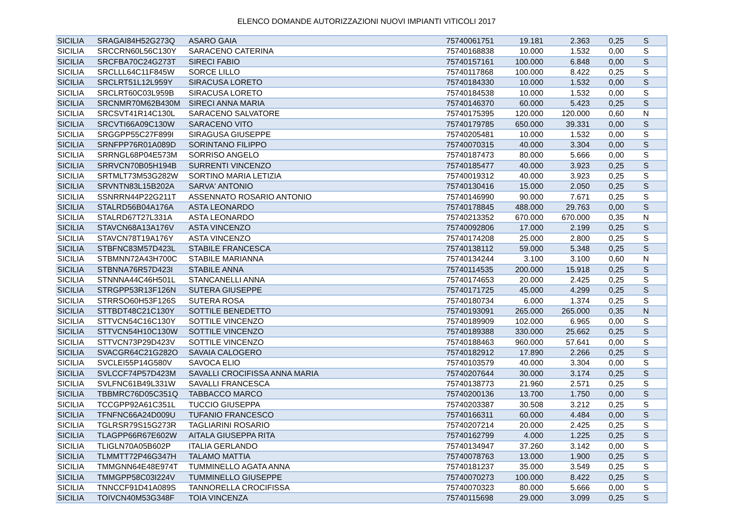ELENCO DOMANDE AUTORIZZAZIONI NUOVI IMPIANTI VITICOLI 2017
| SICILIA | SRAGAI84H52G273Q | ASARO GAIA | 75740061751 | 19.181 | 2.363 | 0,25 | S |
| SICILIA | SRCCRN60L56C130Y | SARACENO CATERINA | 75740168838 | 10.000 | 1.532 | 0,00 | S |
| SICILIA | SRCFBA70C24G273T | SIRECI FABIO | 75740157161 | 100.000 | 6.848 | 0,00 | S |
| SICILIA | SRCLLL64C11F845W | SORCE LILLO | 75740117868 | 100.000 | 8.422 | 0,25 | S |
| SICILIA | SRCLRT51L12L959Y | SIRACUSA LORETO | 75740184330 | 10.000 | 1.532 | 0,00 | S |
| SICILIA | SRCLRT60C03L959B | SIRACUSA LORETO | 75740184538 | 10.000 | 1.532 | 0,00 | S |
| SICILIA | SRCNMR70M62B430M | SIRECI ANNA MARIA | 75740146370 | 60.000 | 5.423 | 0,25 | S |
| SICILIA | SRCSVT41R14C130L | SARACENO SALVATORE | 75740175395 | 120.000 | 120.000 | 0,60 | N |
| SICILIA | SRCVTI66A09C130W | SARACENO VITO | 75740179785 | 650.000 | 39.331 | 0,00 | S |
| SICILIA | SRGGPP55C27F899I | SIRAGUSA GIUSEPPE | 75740205481 | 10.000 | 1.532 | 0,00 | S |
| SICILIA | SRNFPP76R01A089D | SORINTANO FILIPPO | 75740070315 | 40.000 | 3.304 | 0,00 | S |
| SICILIA | SRRNGL68P04E573M | SORRISO ANGELO | 75740187473 | 80.000 | 5.666 | 0,00 | S |
| SICILIA | SRRVCN70B05H194B | SURRENTI VINCENZO | 75740185477 | 40.000 | 3.923 | 0,25 | S |
| SICILIA | SRTMLT73M53G282W | SORTINO MARIA LETIZIA | 75740019312 | 40.000 | 3.923 | 0,25 | S |
| SICILIA | SRVNTN83L15B202A | SARVA' ANTONIO | 75740130416 | 15.000 | 2.050 | 0,25 | S |
| SICILIA | SSNRRN44P22G211T | ASSENNATO ROSARIO ANTONIO | 75740146990 | 90.000 | 7.671 | 0,25 | S |
| SICILIA | STALRD56B04A176A | ASTA LEONARDO | 75740178845 | 488.000 | 29.763 | 0,00 | S |
| SICILIA | STALRD67T27L331A | ASTA LEONARDO | 75740213352 | 670.000 | 670.000 | 0,35 | N |
| SICILIA | STAVCN68A13A176V | ASTA VINCENZO | 75740092806 | 17.000 | 2.199 | 0,25 | S |
| SICILIA | STAVCN78T19A176Y | ASTA VINCENZO | 75740174208 | 25.000 | 2.800 | 0,25 | S |
| SICILIA | STBFNC83M57D423L | STABILE FRANCESCA | 75740138112 | 59.000 | 5.348 | 0,25 | S |
| SICILIA | STBMNN72A43H700C | STABILE MARIANNA | 75740134244 | 3.100 | 3.100 | 0,60 | N |
| SICILIA | STBNNA76R57D423I | STABILE ANNA | 75740114535 | 200.000 | 15.918 | 0,25 | S |
| SICILIA | STNNNA44C46H501L | STANCANELLI ANNA | 75740174653 | 20.000 | 2.425 | 0,25 | S |
| SICILIA | STRGPP53R13F126N | SUTERA GIUSEPPE | 75740171725 | 45.000 | 4.299 | 0,25 | S |
| SICILIA | STRRSO60H53F126S | SUTERA ROSA | 75740180734 | 6.000 | 1.374 | 0,25 | S |
| SICILIA | STTBDT48C21C130Y | SOTTILE BENEDETTO | 75740193091 | 265.000 | 265.000 | 0,35 | N |
| SICILIA | STTVCN54C16C130Y | SOTTILE VINCENZO | 75740189909 | 102.000 | 6.965 | 0,00 | S |
| SICILIA | STTVCN54H10C130W | SOTTILE VINCENZO | 75740189388 | 330.000 | 25.662 | 0,25 | S |
| SICILIA | STTVCN73P29D423V | SOTTILE VINCENZO | 75740188463 | 960.000 | 57.641 | 0,00 | S |
| SICILIA | SVACGR64C21G282O | SAVAIA CALOGERO | 75740182912 | 17.890 | 2.266 | 0,25 | S |
| SICILIA | SVCLEI55P14G580V | SAVOCA ELIO | 75740103579 | 40.000 | 3.304 | 0,00 | S |
| SICILIA | SVLCCF74P57D423M | SAVALLI CROCIFISSA ANNA MARIA | 75740207644 | 30.000 | 3.174 | 0,25 | S |
| SICILIA | SVLFNC61B49L331W | SAVALLI FRANCESCA | 75740138773 | 21.960 | 2.571 | 0,25 | S |
| SICILIA | TBBMRC76D05C351Q | TABBACCO MARCO | 75740200136 | 13.700 | 1.750 | 0,00 | S |
| SICILIA | TCCGPP92A61C351L | TUCCIO GIUSEPPA | 75740203387 | 30.508 | 3.212 | 0,25 | S |
| SICILIA | TFNFNC66A24D009U | TUFANIO FRANCESCO | 75740166311 | 60.000 | 4.484 | 0,00 | S |
| SICILIA | TGLRSR79S15G273R | TAGLIARINI ROSARIO | 75740207214 | 20.000 | 2.425 | 0,25 | S |
| SICILIA | TLAGPP66R67E602W | AITALA GIUSEPPA RITA | 75740162799 | 4.000 | 1.225 | 0,25 | S |
| SICILIA | TLIGLN70A05B602P | ITALIA GERLANDO | 75740134947 | 37.260 | 3.142 | 0,00 | S |
| SICILIA | TLMMTT72P46G347H | TALAMO MATTIA | 75740078763 | 13.000 | 1.900 | 0,25 | S |
| SICILIA | TMMGNN64E48E974T | TUMMINELLO AGATA ANNA | 75740181237 | 35.000 | 3.549 | 0,25 | S |
| SICILIA | TMMGPP58C03I224V | TUMMINELLO GIUSEPPE | 75740070273 | 100.000 | 8.422 | 0,25 | S |
| SICILIA | TNNCCF91D41A089S | TANNORELLA CROCIFISSA | 75740070323 | 80.000 | 5.666 | 0,00 | S |
| SICILIA | TOIVCN40M53G348F | TOIA VINCENZA | 75740115698 | 29.000 | 3.099 | 0,25 | S |